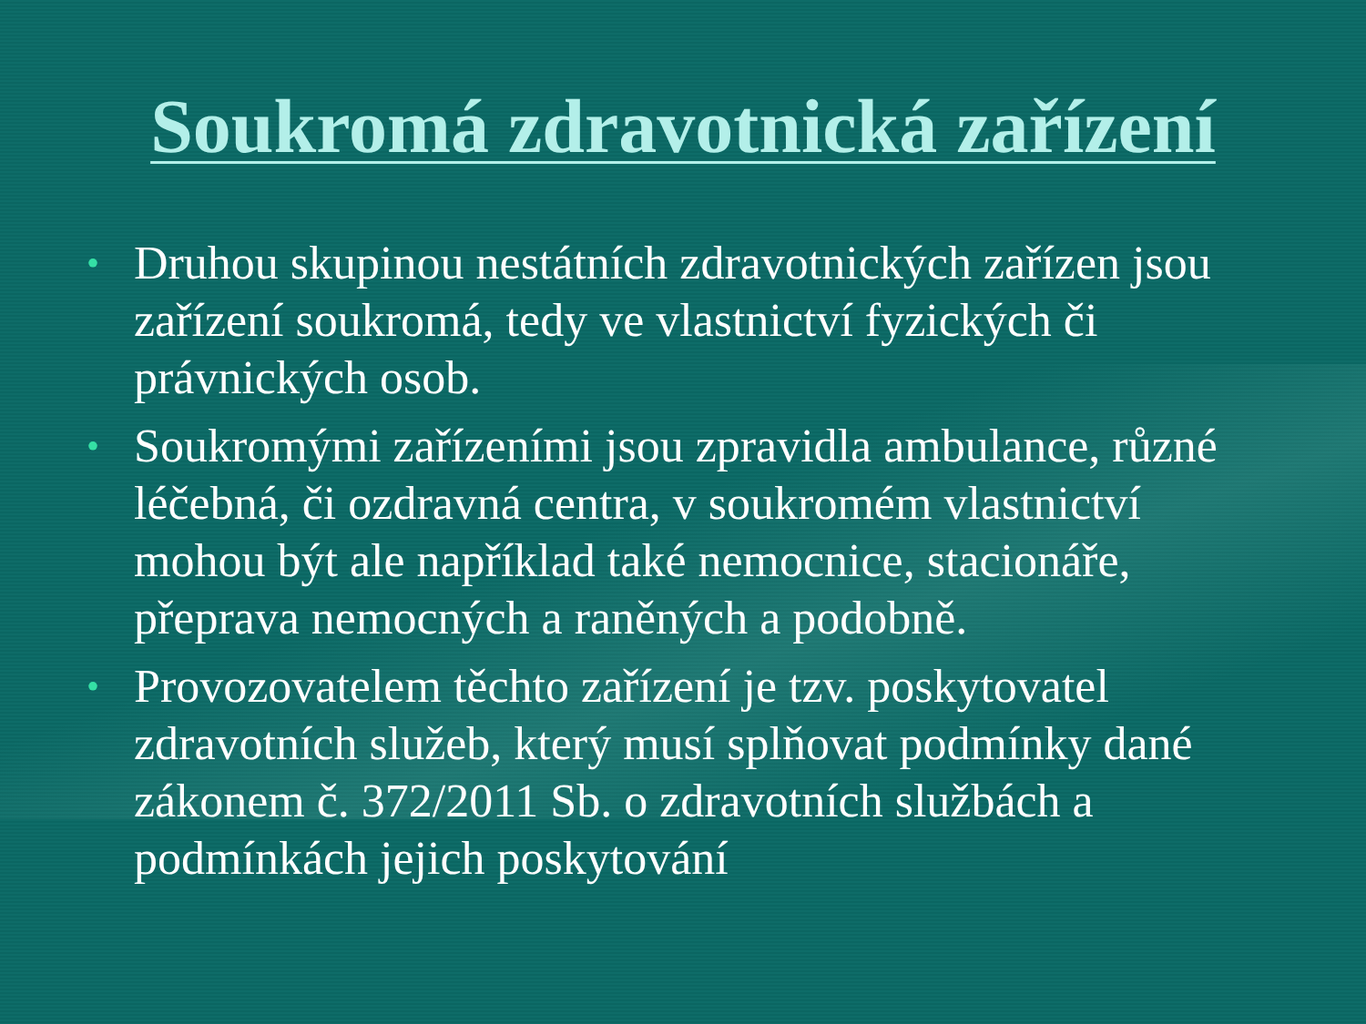Soukromá zdravotnická zařízení
• Druhou skupinou nestátních zdravotnických zařízen jsou zařízení soukromá, tedy ve vlastnictví fyzických či právnických osob.
• Soukromými zařízeními jsou zpravidla ambulance, různé léčebná, či ozdravná centra, v soukromém vlastnictví mohou být ale například také nemocnice, stacionáře, přeprava nemocných a raněných a podobně.
• Provozovatelem těchto zařízení je tzv. poskytovatel zdravotních služeb, který musí splňovat podmínky dané zákonem č. 372/2011 Sb. o zdravotních službách a podmínkách jejich poskytování